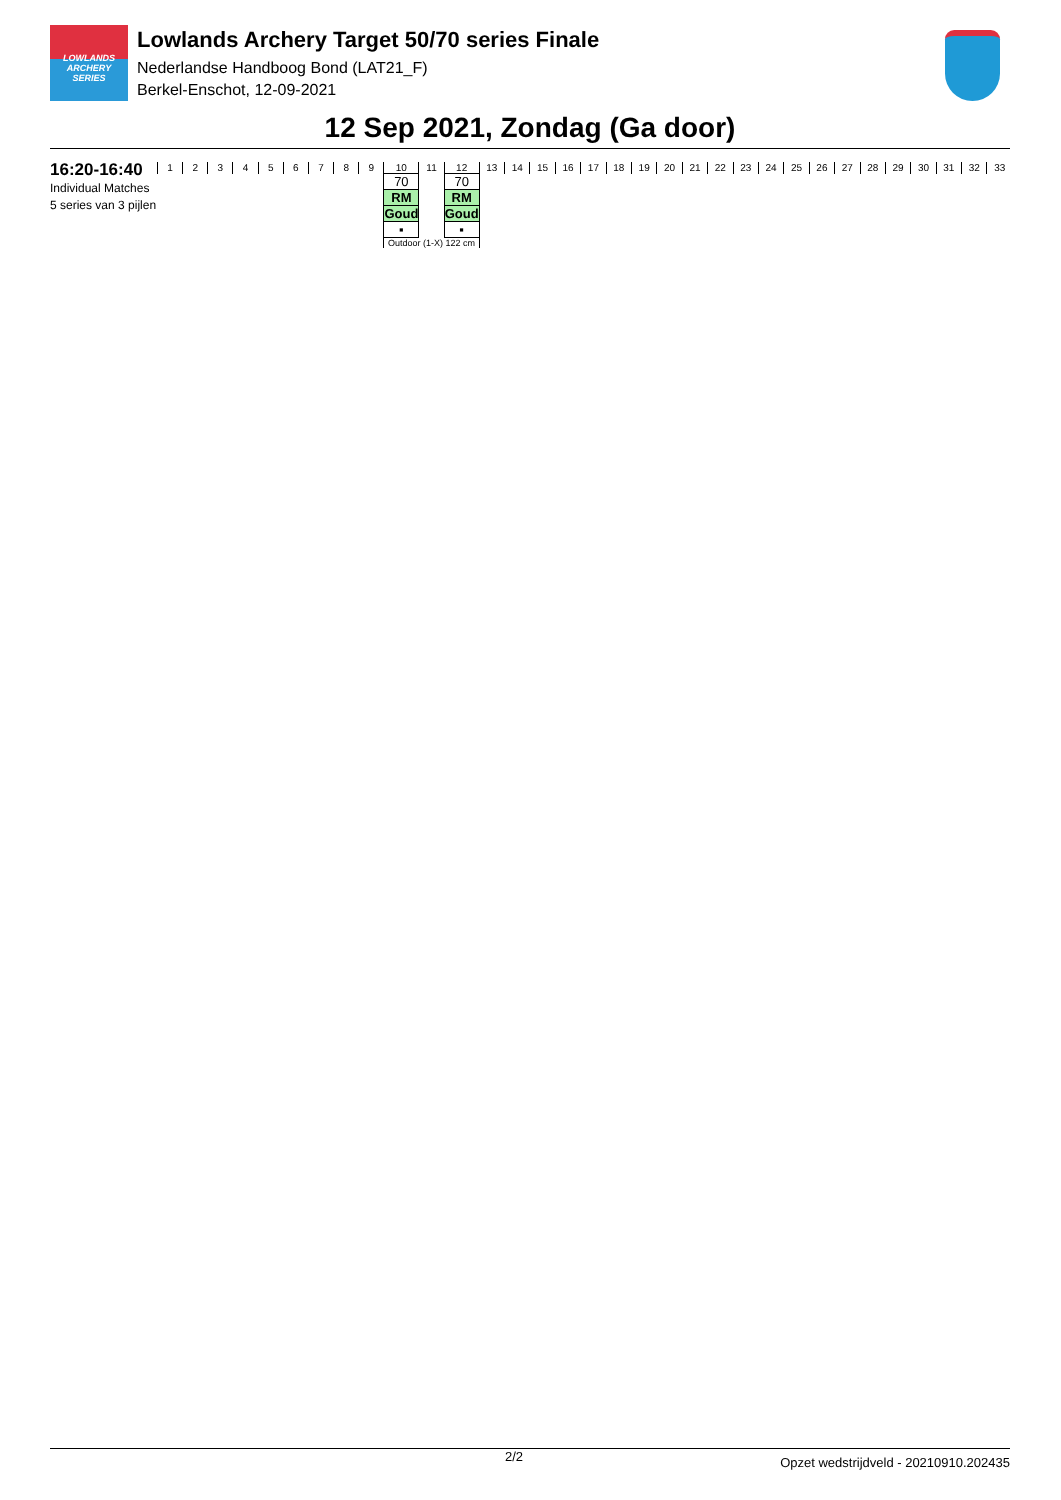LOWLANDS ARCHERY SERIES
Lowlands Archery Target 50/70 series Finale
Nederlandse Handboog Bond (LAT21_F)
Berkel-Enschot, 12-09-2021
12 Sep 2021, Zondag (Ga door)
16:20-16:40
Individual Matches
5 series van 3 pijlen
| 1 | 2 | 3 | 4 | 5 | 6 | 7 | 8 | 9 | 10 | 11 | 12 | 13 | 14 | 15 | 16 | 17 | 18 | 19 | 20 | 21 | 22 | 23 | 24 | 25 | 26 | 27 | 28 | 29 | 30 | 31 | 32 | 33 |
| | | | | | | | | | 70 | | 70 | | | | | | | | | | | | | | | | | | | | | |
| | | | | | | | | | RM | | RM | | | | | | | | | | | | | | | | | | | | | |
| | | | | | | | | | Goud | | Goud | | | | | | | | | | | | | | | | | | | | | |
| | | | | | | | | | ▪ | | ▪ | | | | | | | | | | | | | | | | | | | | | |
| | | | | | | | | | Outdoor (1-X) 122 cm | | | | | | | | | | | | | | | | | | | | | | | |
2/2 Opzet wedstrijdveld - 20210910.202435